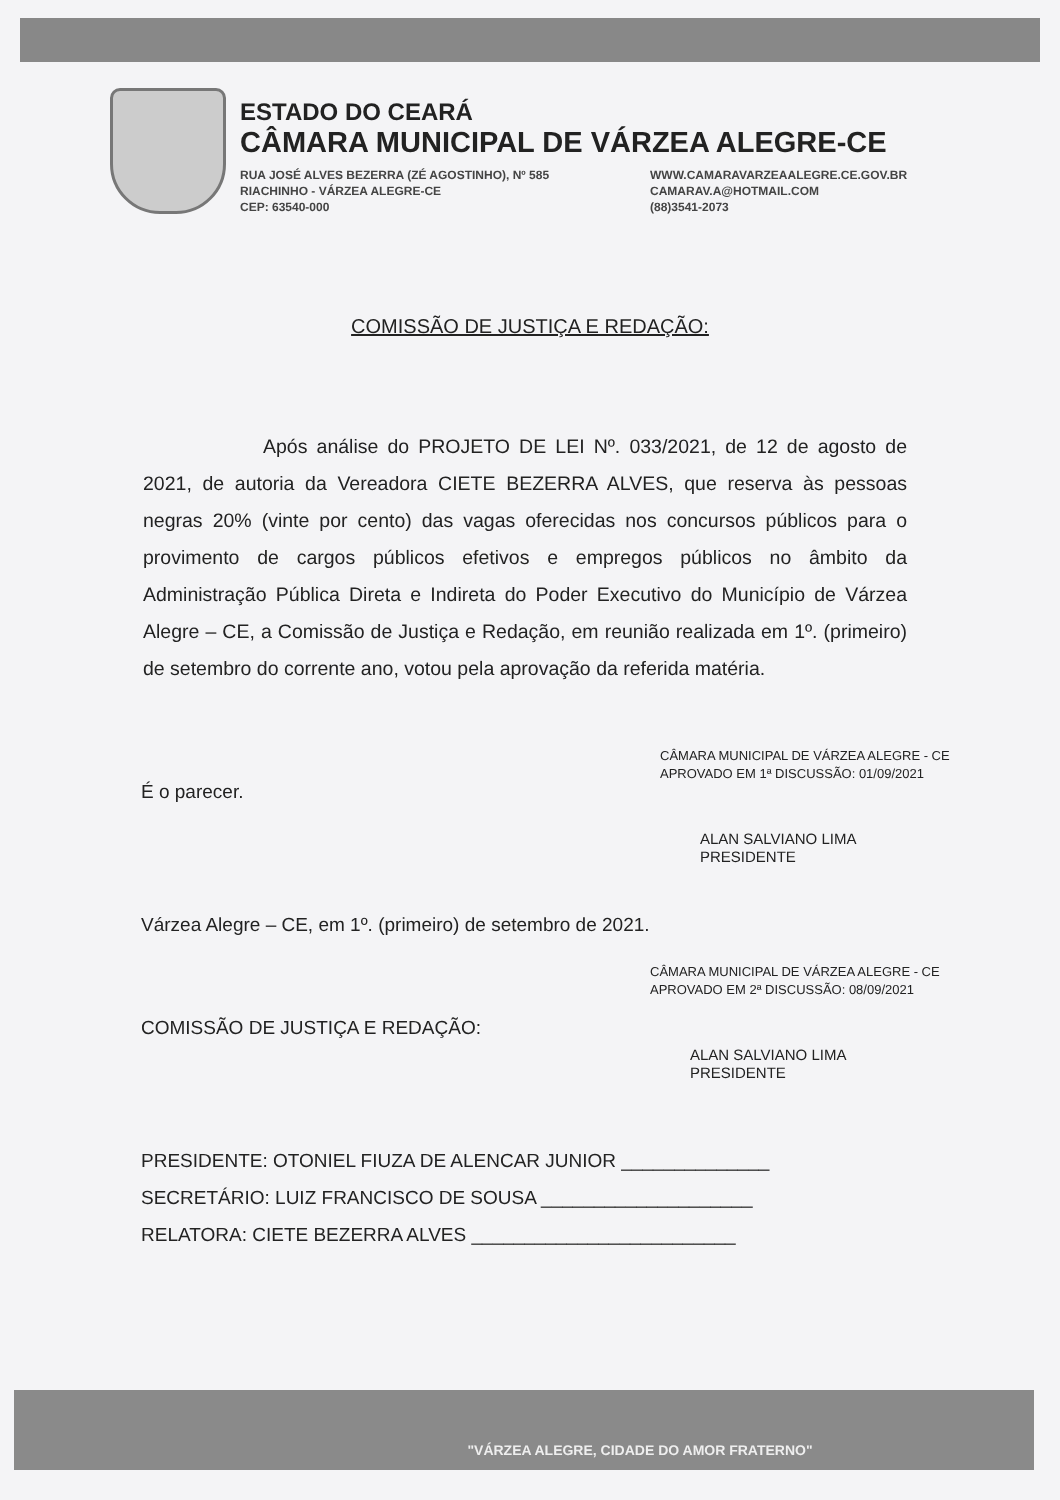ESTADO DO CEARÁ
CÂMARA MUNICIPAL DE VÁRZEA ALEGRE-CE
RUA JOSÉ ALVES BEZERRA (ZÉ AGOSTINHO), Nº 585
RIACHINHO - VÁRZEA ALEGRE-CE
CEP: 63540-000
WWW.CAMARAVARZEAALEGRE.CE.GOV.BR
CAMARAV.A@HOTMAIL.COM
(88)3541-2073
COMISSÃO DE JUSTIÇA E REDAÇÃO:
Após análise do PROJETO DE LEI Nº. 033/2021, de 12 de agosto de 2021, de autoria da Vereadora CIETE BEZERRA ALVES, que reserva às pessoas negras 20% (vinte por cento) das vagas oferecidas nos concursos públicos para o provimento de cargos públicos efetivos e empregos públicos no âmbito da Administração Pública Direta e Indireta do Poder Executivo do Município de Várzea Alegre – CE, a Comissão de Justiça e Redação, em reunião realizada em 1º. (primeiro) de setembro do corrente ano, votou pela aprovação da referida matéria.
CÂMARA MUNICIPAL DE VÁRZEA ALEGRE - CE
APROVADO EM 1ª DISCUSSÃO: 01/09/2021
É o parecer.
ALAN SALVIANO LIMA
PRESIDENTE
Várzea Alegre – CE, em 1º. (primeiro) de setembro de 2021.
CÂMARA MUNICIPAL DE VÁRZEA ALEGRE - CE
APROVADO EM 2ª DISCUSSÃO: 08/09/2021
COMISSÃO DE JUSTIÇA E REDAÇÃO:
ALAN SALVIANO LIMA
PRESIDENTE
PRESIDENTE: OTONIEL FIUZA DE ALENCAR JUNIOR ______________
SECRETÁRIO: LUIZ FRANCISCO DE SOUSA ____________________
RELATORA: CIETE BEZERRA ALVES _________________________
"VÁRZEA ALEGRE, CIDADE DO AMOR FRATERNO"